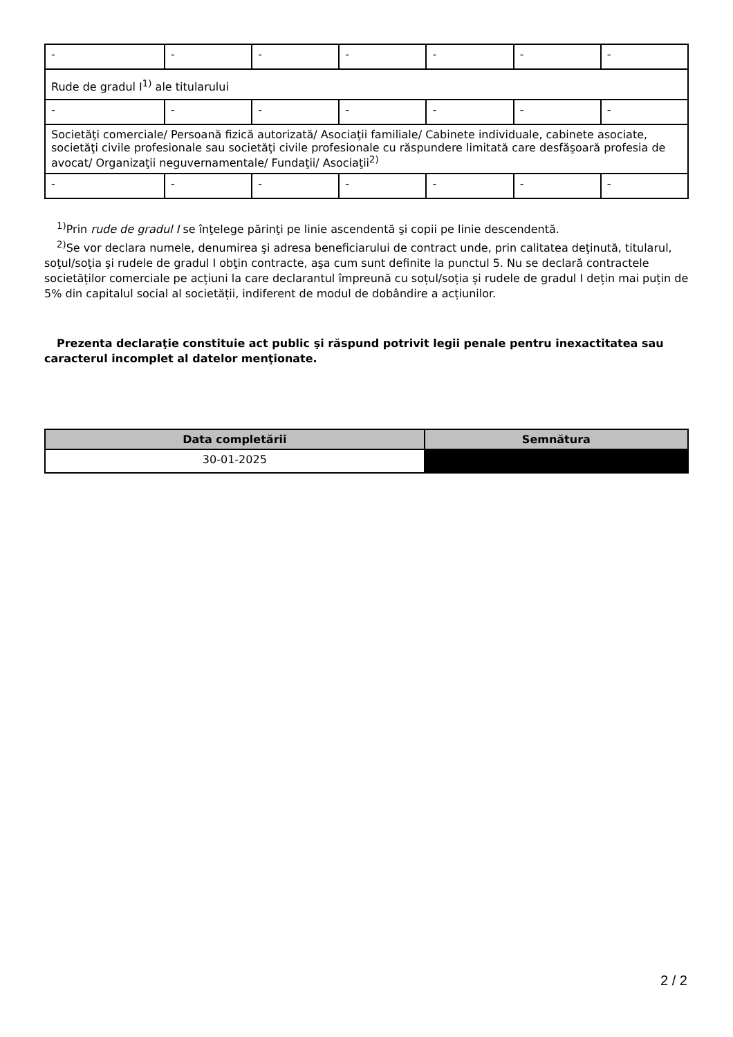| - | - | - | - | - | - | - |
| Rude de gradul I<sup>1)</sup> ale titularului | | | | | | |
| - | - | - | - | - | - | - |
| Societăţi comerciale/ Persoană fizică autorizată/ Asociaţii familiale/ Cabinete individuale, cabinete asociate, societăţi civile profesionale sau societăţi civile profesionale cu răspundere limitată care desfăşoară profesia de avocat/ Organizaţii neguvernamentale/ Fundaţii/ Asociaţii<sup>2)</sup> | | | | | | |
| - | - | - | - | - | - | - |
<sup>1)</sup> Prin rude de gradul I se înţelege părinţi pe linie ascendentă şi copii pe linie descendentă.
<sup>2)</sup> Se vor declara numele, denumirea şi adresa beneficiarului de contract unde, prin calitatea deţinută, titularul, soţul/soţia şi rudele de gradul I obţin contracte, aşa cum sunt definite la punctul 5. Nu se declară contractele societăților comerciale pe acțiuni la care declarantul împreună cu soțul/soția și rudele de gradul I dețin mai puțin de 5% din capitalul social al societății, indiferent de modul de dobândire a acțiunilor.
Prezenta declaraţie constituie act public şi răspund potrivit legii penale pentru inexactitatea sau caracterul incomplet al datelor menţionate.
| Data completării | Semnătura |
| --- | --- |
| 30-01-2025 | |
2 / 2